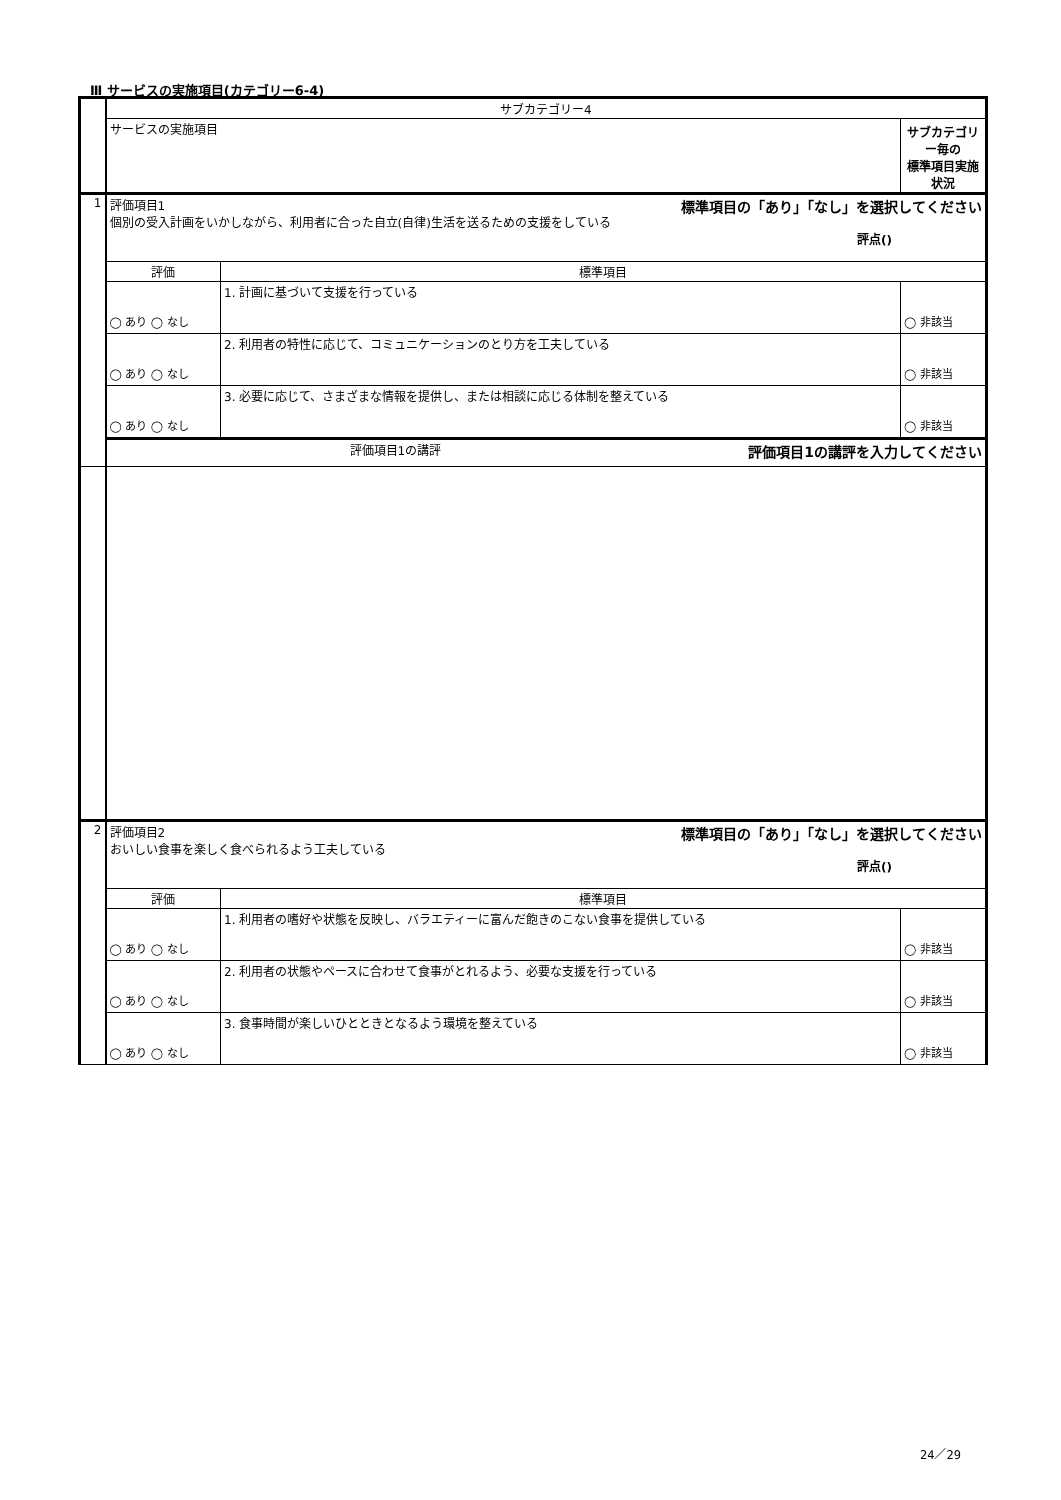Ⅲ サービスの実施項目(カテゴリー6-4)
| | サブカテゴリー4 | | |
| | サービスの実施項目 | | サブカテゴリー毎の 標準項目実施状況 |
| 1 | 評価項目1 標準項目の「あり」「なし」を選択してください 個別の受入計画をいかしながら、利用者に合った自立(自律)生活を送るための支援をしている 評点() | | |
| | 評価 | 標準項目 | |
| | ◯ あり ◯ なし | 1. 計画に基づいて支援を行っている | ◯ 非該当 |
| | ◯ あり ◯ なし | 2. 利用者の特性に応じて、コミュニケーションのとり方を工夫している | ◯ 非該当 |
| | ◯ あり ◯ なし | 3. 必要に応じて、さまざまな情報を提供し、または相談に応じる体制を整えている | ◯ 非該当 |
| | 評価項目1の講評 評価項目1の講評を入力してください | | |
| 2 | 評価項目2 標準項目の「あり」「なし」を選択してください おいしい食事を楽しく食べられるよう工夫している 評点() | | |
| | 評価 | 標準項目 | |
| | ◯ あり ◯ なし | 1. 利用者の嗜好や状態を反映し、バラエティーに富んだ飽きのこない食事を提供している | ◯ 非該当 |
| | ◯ あり ◯ なし | 2. 利用者の状態やペースに合わせて食事がとれるよう、必要な支援を行っている | ◯ 非該当 |
| | ◯ あり ◯ なし | 3. 食事時間が楽しいひとときとなるよう環境を整えている | ◯ 非該当 |
24／29